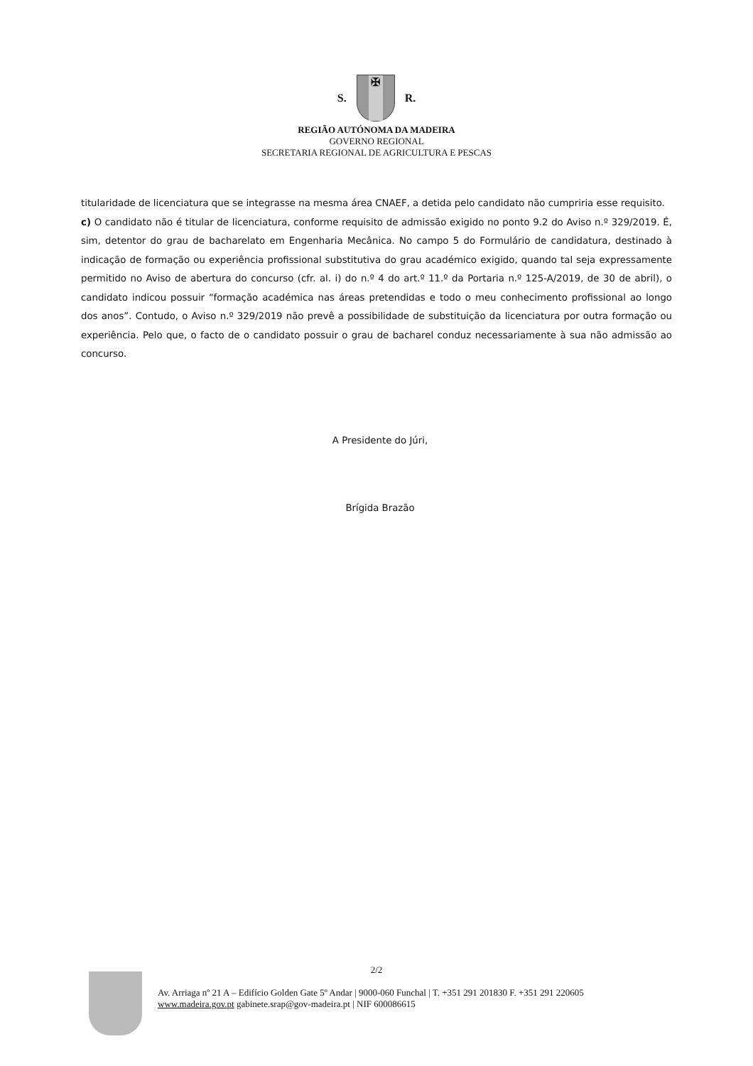S.
✠
R.
REGIÃO AUTÓNOMA DA MADEIRA
GOVERNO REGIONAL
SECRETARIA REGIONAL DE AGRICULTURA E PESCAS
titularidade de licenciatura que se integrasse na mesma área CNAEF, a detida pelo candidato não cumpriria esse requisito.
c) O candidato não é titular de licenciatura, conforme requisito de admissão exigido no ponto 9.2 do Aviso n.º 329/2019. É, sim, detentor do grau de bacharelato em Engenharia Mecânica. No campo 5 do Formulário de candidatura, destinado à indicação de formação ou experiência profissional substitutiva do grau académico exigido, quando tal seja expressamente permitido no Aviso de abertura do concurso (cfr. al. i) do n.º 4 do art.º 11.º da Portaria n.º 125-A/2019, de 30 de abril), o candidato indicou possuir “formação académica nas áreas pretendidas e todo o meu conhecimento profissional ao longo dos anos”. Contudo, o Aviso n.º 329/2019 não prevê a possibilidade de substituição da licenciatura por outra formação ou experiência. Pelo que, o facto de o candidato possuir o grau de bacharel conduz necessariamente à sua não admissão ao concurso.
A Presidente do Júri,
Brígida Brazão
2/2
Av. Arriaga nº 21 A – Edifício Golden Gate 5º Andar | 9000-060 Funchal | T. +351 291 201830 F. +351 291 220605
www.madeira.gov.pt gabinete.srap@gov-madeira.pt | NIF 600086615